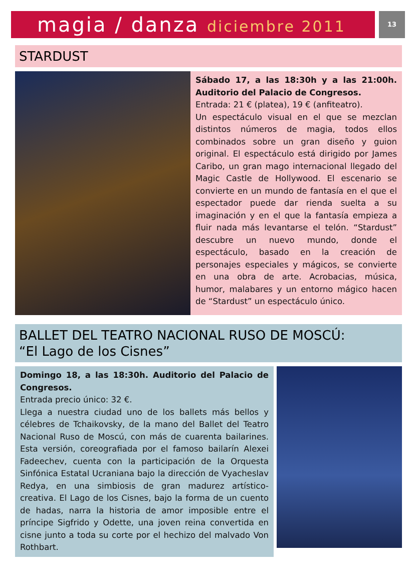magia / danza diciembre 2011
13
STARDUST
Sábado 17, a las 18:30h y a las 21:00h. Auditorio del Palacio de Congresos.
Entrada: 21 € (platea), 19 € (anfiteatro).
Un espectáculo visual en el que se mezclan distintos números de magia, todos ellos combinados sobre un gran diseño y guion original. El espectáculo está dirigido por James Caribo, un gran mago internacional llegado del Magic Castle de Hollywood. El escenario se convierte en un mundo de fantasía en el que el espectador puede dar rienda suelta a su imaginación y en el que la fantasía empieza a fluir nada más levantarse el telón. “Stardust” descubre un nuevo mundo, donde el espectáculo, basado en la creación de personajes especiales y mágicos, se convierte en una obra de arte. Acrobacias, música, humor, malabares y un entorno mágico hacen de “Stardust” un espectáculo único.
BALLET DEL TEATRO NACIONAL RUSO DE MOSCÚ:
“El Lago de los Cisnes”
Domingo 18, a las 18:30h. Auditorio del Palacio de Congresos.
Entrada precio único: 32 €.
Llega a nuestra ciudad uno de los ballets más bellos y célebres de Tchaikovsky, de la mano del Ballet del Teatro Nacional Ruso de Moscú, con más de cuarenta bailarines. Esta versión, coreografiada por el famoso bailarín Alexei Fadeechev, cuenta con la participación de la Orquesta Sinfónica Estatal Ucraniana bajo la dirección de Vyacheslav Redya, en una simbiosis de gran madurez artístico-creativa. El Lago de los Cisnes, bajo la forma de un cuento de hadas, narra la historia de amor imposible entre el príncipe Sigfrido y Odette, una joven reina convertida en cisne junto a toda su corte por el hechizo del malvado Von Rothbart.